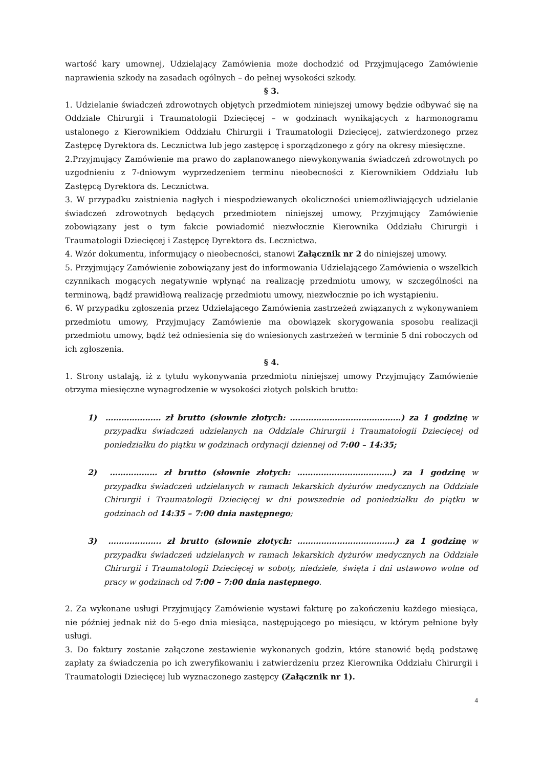wartość kary umownej, Udzielający Zamówienia może dochodzić od Przyjmującego Zamówienie naprawienia szkody na zasadach ogólnych – do pełnej wysokości szkody.
§ 3.
1. Udzielanie świadczeń zdrowotnych objętych przedmiotem niniejszej umowy będzie odbywać się na Oddziale Chirurgii i Traumatologii Dziecięcej – w godzinach wynikających z harmonogramu ustalonego z Kierownikiem Oddziału Chirurgii i Traumatologii Dziecięcej, zatwierdzonego przez Zastępcę Dyrektora ds. Lecznictwa lub jego zastępcę i sporządzonego z góry na okresy miesięczne.
2.Przyjmujący Zamówienie ma prawo do zaplanowanego niewykonywania świadczeń zdrowotnych po uzgodnieniu z 7-dniowym wyprzedzeniem terminu nieobecności z Kierownikiem Oddziału lub Zastępcą Dyrektora ds. Lecznictwa.
3. W przypadku zaistnienia nagłych i niespodziewanych okoliczności uniemożliwiających udzielanie świadczeń zdrowotnych będących przedmiotem niniejszej umowy, Przyjmujący Zamówienie zobowiązany jest o tym fakcie powiadomić niezwłocznie Kierownika Oddziału Chirurgii i Traumatologii Dziecięcej i Zastępcę Dyrektora ds. Lecznictwa.
4. Wzór dokumentu, informujący o nieobecności, stanowi Załącznik nr 2 do niniejszej umowy.
5. Przyjmujący Zamówienie zobowiązany jest do informowania Udzielającego Zamówienia o wszelkich czynnikach mogących negatywnie wpłynąć na realizację przedmiotu umowy, w szczególności na terminową, bądź prawidłową realizację przedmiotu umowy, niezwłocznie po ich wystąpieniu.
6. W przypadku zgłoszenia przez Udzielającego Zamówienia zastrzeżeń związanych z wykonywaniem przedmiotu umowy, Przyjmujący Zamówienie ma obowiązek skorygowania sposobu realizacji przedmiotu umowy, bądź też odniesienia się do wniesionych zastrzeżeń w terminie 5 dni roboczych od ich zgłoszenia.
§ 4.
1. Strony ustalają, iż z tytułu wykonywania przedmiotu niniejszej umowy Przyjmujący Zamówienie otrzyma miesięczne wynagrodzenie w wysokości złotych polskich brutto:
1) ………………… zł brutto (słownie złotych: ……………………………………) za 1 godzinę w przypadku świadczeń udzielanych na Oddziale Chirurgii i Traumatologii Dziecięcej od poniedziałku do piątku w godzinach ordynacji dziennej od 7:00 – 14:35;
2) ……………… zł brutto (słownie złotych: ………………………………) za 1 godzinę w przypadku świadczeń udzielanych w ramach lekarskich dyżurów medycznych na Oddziale Chirurgii i Traumatologii Dziecięcej w dni powszednie od poniedziałku do piątku w godzinach od 14:35 – 7:00 dnia następnego;
3) ……………….. zł brutto (słownie złotych: ……………………………….) za 1 godzinę w przypadku świadczeń udzielanych w ramach lekarskich dyżurów medycznych na Oddziale Chirurgii i Traumatologii Dziecięcej w soboty, niedziele, święta i dni ustawowo wolne od pracy w godzinach od 7:00 – 7:00 dnia następnego.
2. Za wykonane usługi Przyjmujący Zamówienie wystawi fakturę po zakończeniu każdego miesiąca, nie później jednak niż do 5-ego dnia miesiąca, następującego po miesiącu, w którym pełnione były usługi.
3. Do faktury zostanie załączone zestawienie wykonanych godzin, które stanowić będą podstawę zapłaty za świadczenia po ich zweryfikowaniu i zatwierdzeniu przez Kierownika Oddziału Chirurgii i Traumatologii Dziecięcej lub wyznaczonego zastępcy (Załącznik nr 1).
4